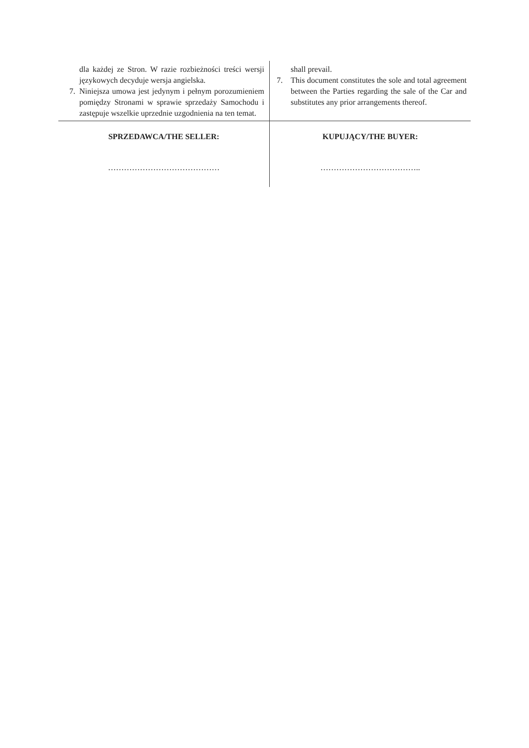| dla każdej ze Stron. W razie rozbieżności treści wersji językowych decyduje wersja angielska. 7. Niniejsza umowa jest jedynym i pełnym porozumieniem pomiędzy Stronami w sprawie sprzedaży Samochodu i zastępuje wszelkie uprzednie uzgodnienia na ten temat. | shall prevail. 7. This document constitutes the sole and total agreement between the Parties regarding the sale of the Car and substitutes any prior arrangements thereof. |
| SPRZEDAWCA/THE SELLER: …………………………………… | KUPUJĄCY/THE BUYER: ……………………………….. |